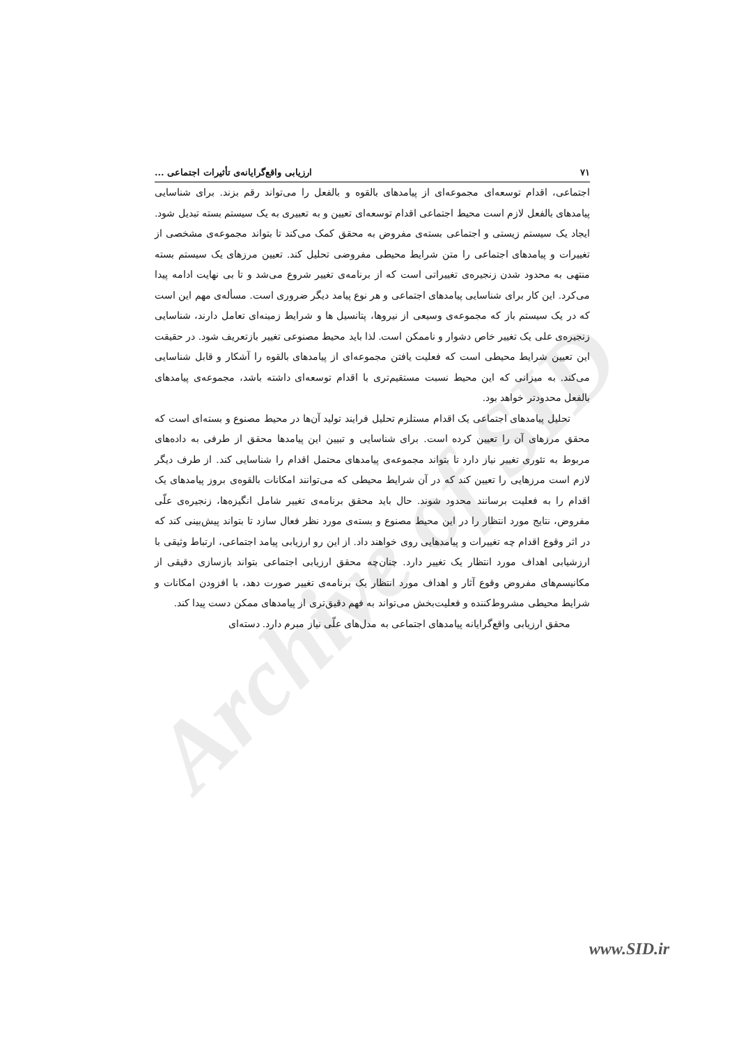Archive of SID
۷۱ ارزیابی واقع‌گرایانه‌ی تأثیرات اجتماعی ...
اجتماعی، اقدام توسعه‌ای مجموعه‌ای از پیامدهای بالقوه و بالفعل را می‌تواند رقم بزند. برای شناسایی پیامدهای بالفعل لازم است محیط اجتماعی اقدام توسعه‌ای تعیین و به تعبیری به یک سیستم بسته تبدیل شود. ایجاد یک سیستم زیستی و اجتماعی بسته‌ی مفروض به محقق کمک می‌کند تا بتواند مجموعه‌ی مشخصی از تغییرات و پیامدهای اجتماعی را متن شرایط محیطی مفروضی تحلیل کند. تعیین مرزهای یک سیستم بسته منتهی به محدود شدن زنجیره‌ی تغییراتی است که از برنامه‌ی تغییر شروع می‌شد و تا بی نهایت ادامه پیدا می‌کرد. این کار برای شناسایی پیامدهای اجتماعی و هر نوع پیامد دیگر ضروری است. مسأله‌ی مهم این است که در یک سیستم باز که مجموعه‌ی وسیعی از نیروها، پتانسیل ها و شرایط زمینه‌ای تعامل دارند، شناسایی زنجیره‌ی علی یک تغییر خاص دشوار و ناممکن است. لذا باید محیط مصنوعی تغییر بازتعریف شود. در حقیقت این تعیین شرایط محیطی است که فعلیت یافتن مجموعه‌ای از پیامدهای بالقوه را آشکار و قابل شناسایی می‌کند. به میزانی که این محیط نسبت مستقیم‌تری با اقدام توسعه‌ای داشته باشد، مجموعه‌ی پیامدهای بالفعل محدودتر خواهد بود.
تحلیل پیامدهای اجتماعی یک اقدام مستلزم تحلیل فرایند تولید آن‌ها در محیط مصنوع و بسته‌ای است که محقق مرزهای آن را تعیین کرده است. برای شناسایی و تبیین این پیامدها محقق از طرفی به داده‌های مربوط به تئوری تغییر نیاز دارد تا بتواند مجموعه‌ی پیامدهای محتمل اقدام را شناسایی کند. از طرف دیگر لازم است مرزهایی را تعیین کند که در آن شرایط محیطی که می‌توانند امکانات بالقوه‌ی بروز پیامدهای یک اقدام را به فعلیت برسانند محدود شوند. حال باید محقق برنامه‌ی تغییر شامل انگیزه‌ها، زنجیره‌ی علّی مفروض، نتایج مورد انتظار را در این محیط مصنوع و بسته‌ی مورد نظر فعال سازد تا بتواند پیش‌بینی کند که در اثر وقوع اقدام چه تغییرات و پیامدهایی روی خواهند داد. از این رو ارزیابی پیامد اجتماعی، ارتباط وثیقی با ارزشیابی اهداف مورد انتظار یک تغییر دارد. چنان‌چه محقق ارزیابی اجتماعی بتواند بازسازی دقیقی از مکانیسم‌های مفروض وقوع آثار و اهداف مورد انتظار یک برنامه‌ی تغییر صورت دهد، با افزودن امکانات و شرایط محیطی مشروط‌کننده و فعلیت‌بخش می‌تواند به فهم دقیق‌تری از پیامدهای ممکن دست پیدا کند.
محقق ارزیابی واقع‌گرایانه پیامدهای اجتماعی به مدل‌های علّی نیاز مبرم دارد. دسته‌ای
www.SID.ir